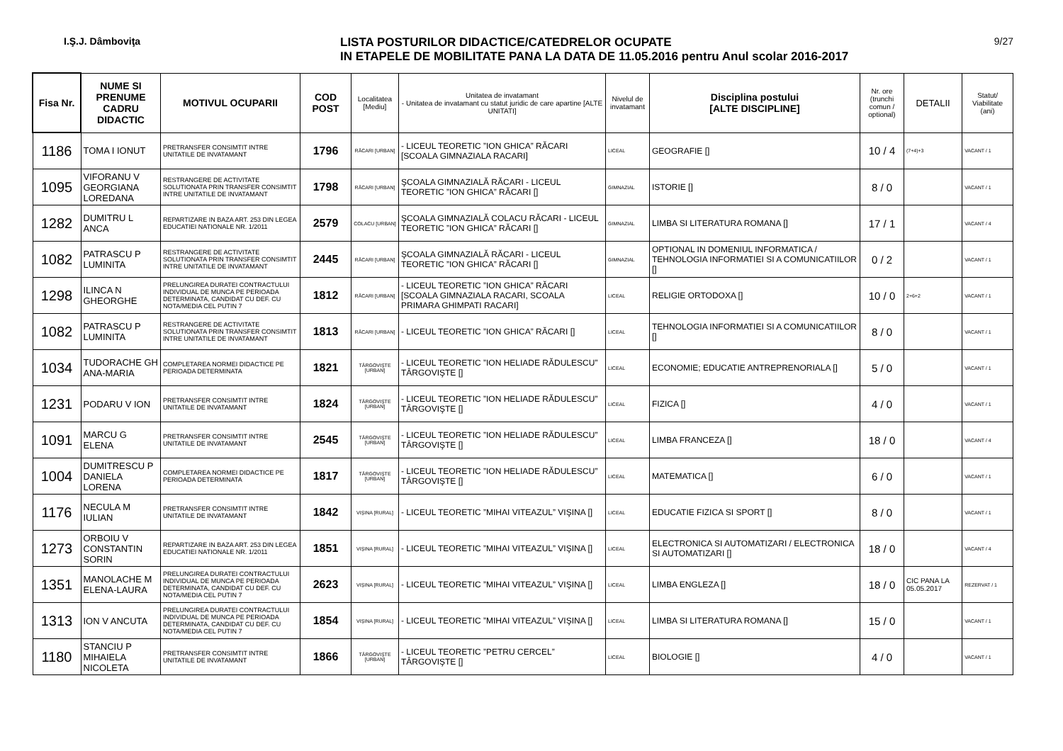I.Ş.J. Dâmboviţa
LISTA POSTURILOR DIDACTICE/CATEDRELOR OCUPATE
IN ETAPELE DE MOBILITATE PANA LA DATA DE 11.05.2016 pentru Anul scolar 2016-2017
9/27
| Fisa Nr. | NUME SI PRENUME CADRU DIDACTIC | MOTIVUL OCUPARII | COD POST | Localitatea [Mediu] | Unitatea de invatamant - Unitatea de invatamant cu statut juridic de care apartine [ALTE UNITATI] | Nivelul de invatamant | Disciplina postului [ALTE DISCIPLINE] | Nr. ore (trunchi comun / optional) | DETALII | Statut/ Viabilitate (ani) |
| --- | --- | --- | --- | --- | --- | --- | --- | --- | --- | --- |
| 1186 | TOMA I IONUT | PRETRANSFER CONSIMTIT INTRE UNITATILE DE INVATAMANT | 1796 | RĂCARI [URBAN] | - LICEUL TEORETIC ”ION GHICA” RĂCARI [SCOALA GIMNAZIALA RACARI] | LICEAL | GEOGRAFIE [] | 10 / 4 | (7+4)+3 | VACANT / 1 |
| 1095 | VIFORANU V GEORGIANA LOREDANA | RESTRANGERE DE ACTIVITATE SOLUTIONATA PRIN TRANSFER CONSIMTIT INTRE UNITATILE DE INVATAMANT | 1798 | RĂCARI [URBAN] | ŞCOALA GIMNAZIALĂ RĂCARI - LICEUL TEORETIC ”ION GHICA” RĂCARI [] | GIMNAZIAL | ISTORIE [] | 8 / 0 | | VACANT / 1 |
| 1282 | DUMITRU L ANCA | REPARTIZARE IN BAZA ART. 253 DIN LEGEA EDUCATIEI NATIONALE NR. 1/2011 | 2579 | COLACU [URBAN] | ŞCOALA GIMNAZIALĂ COLACU RĂCARI - LICEUL TEORETIC ”ION GHICA” RĂCARI [] | GIMNAZIAL | LIMBA SI LITERATURA ROMANA [] | 17 / 1 | | VACANT / 4 |
| 1082 | PATRASCU P LUMINITA | RESTRANGERE DE ACTIVITATE SOLUTIONATA PRIN TRANSFER CONSIMTIT INTRE UNITATILE DE INVATAMANT | 2445 | RĂCARI [URBAN] | ŞCOALA GIMNAZIALĂ RĂCARI - LICEUL TEORETIC ”ION GHICA” RĂCARI [] | GIMNAZIAL | OPTIONAL IN DOMENIUL INFORMATICA / TEHNOLOGIA INFORMATIEI SI A COMUNICATIILOR [] | 0 / 2 | | VACANT / 1 |
| 1298 | ILINCA N GHEORGHE | PRELUNGIREA DURATEI CONTRACTULUI INDIVIDUAL DE MUNCA PE PERIOADA DETERMINATA, CANDIDAT CU DEF. CU NOTA/MEDIA CEL PUTIN 7 | 1812 | RĂCARI [URBAN] | - LICEUL TEORETIC ”ION GHICA” RĂCARI [SCOALA GIMNAZIALA RACARI, SCOALA PRIMARA GHIMPATI RACARI] | LICEAL | RELIGIE ORTODOXA [] | 10 / 0 | 2+6+2 | VACANT / 1 |
| 1082 | PATRASCU P LUMINITA | RESTRANGERE DE ACTIVITATE SOLUTIONATA PRIN TRANSFER CONSIMTIT INTRE UNITATILE DE INVATAMANT | 1813 | RĂCARI [URBAN] | - LICEUL TEORETIC ”ION GHICA” RĂCARI [] | LICEAL | TEHNOLOGIA INFORMATIEI SI A COMUNICATIILOR [] | 8 / 0 | | VACANT / 1 |
| 1034 | TUDORACHE GH ANA-MARIA | COMPLETAREA NORMEI DIDACTICE PE PERIOADA DETERMINATA | 1821 | TÂRGOVIŞTE [URBAN] | - LICEUL TEORETIC ”ION HELIADE RĂDULESCU” TÂRGOVIŞTE [] | LICEAL | ECONOMIE; EDUCATIE ANTREPRENORIALA [] | 5 / 0 | | VACANT / 1 |
| 1231 | PODARU V ION | PRETRANSFER CONSIMTIT INTRE UNITATILE DE INVATAMANT | 1824 | TÂRGOVIŞTE [URBAN] | - LICEUL TEORETIC ”ION HELIADE RĂDULESCU” TÂRGOVIŞTE [] | LICEAL | FIZICA [] | 4 / 0 | | VACANT / 1 |
| 1091 | MARCU G ELENA | PRETRANSFER CONSIMTIT INTRE UNITATILE DE INVATAMANT | 2545 | TÂRGOVIŞTE [URBAN] | - LICEUL TEORETIC ”ION HELIADE RĂDULESCU” TÂRGOVIŞTE [] | LICEAL | LIMBA FRANCEZA [] | 18 / 0 | | VACANT / 4 |
| 1004 | DUMITRESCU P DANIELA LORENA | COMPLETAREA NORMEI DIDACTICE PE PERIOADA DETERMINATA | 1817 | TÂRGOVIŞTE [URBAN] | - LICEUL TEORETIC ”ION HELIADE RĂDULESCU” TÂRGOVIŞTE [] | LICEAL | MATEMATICA [] | 6 / 0 | | VACANT / 1 |
| 1176 | NECULA M IULIAN | PRETRANSFER CONSIMTIT INTRE UNITATILE DE INVATAMANT | 1842 | VIŞINA [RURAL] | - LICEUL TEORETIC ”MIHAI VITEAZUL” VIŞINA [] | LICEAL | EDUCATIE FIZICA SI SPORT [] | 8 / 0 | | VACANT / 1 |
| 1273 | ORBOIU V CONSTANTIN SORIN | REPARTIZARE IN BAZA ART. 253 DIN LEGEA EDUCATIEI NATIONALE NR. 1/2011 | 1851 | VIŞINA [RURAL] | - LICEUL TEORETIC ”MIHAI VITEAZUL” VIŞINA [] | LICEAL | ELECTRONICA SI AUTOMATIZARI / ELECTRONICA SI AUTOMATIZARI [] | 18 / 0 | | VACANT / 4 |
| 1351 | MANOLACHE M ELENA-LAURA | PRELUNGIREA DURATEI CONTRACTULUI INDIVIDUAL DE MUNCA PE PERIOADA DETERMINATA, CANDIDAT CU DEF. CU NOTA/MEDIA CEL PUTIN 7 | 2623 | VIŞINA [RURAL] | - LICEUL TEORETIC ”MIHAI VITEAZUL” VIŞINA [] | LICEAL | LIMBA ENGLEZA [] | 18 / 0 | CIC PANA LA 05.05.2017 | REZERVAT / 1 |
| 1313 | ION V ANCUTA | PRELUNGIREA DURATEI CONTRACTULUI INDIVIDUAL DE MUNCA PE PERIOADA DETERMINATA, CANDIDAT CU DEF. CU NOTA/MEDIA CEL PUTIN 7 | 1854 | VIŞINA [RURAL] | - LICEUL TEORETIC ”MIHAI VITEAZUL” VIŞINA [] | LICEAL | LIMBA SI LITERATURA ROMANA [] | 15 / 0 | | VACANT / 1 |
| 1180 | STANCIU P MIHAIELA NICOLETA | PRETRANSFER CONSIMTIT INTRE UNITATILE DE INVATAMANT | 1866 | TÂRGOVIŞTE [URBAN] | - LICEUL TEORETIC ”PETRU CERCEL” TÂRGOVIŞTE [] | LICEAL | BIOLOGIE [] | 4 / 0 | | VACANT / 1 |